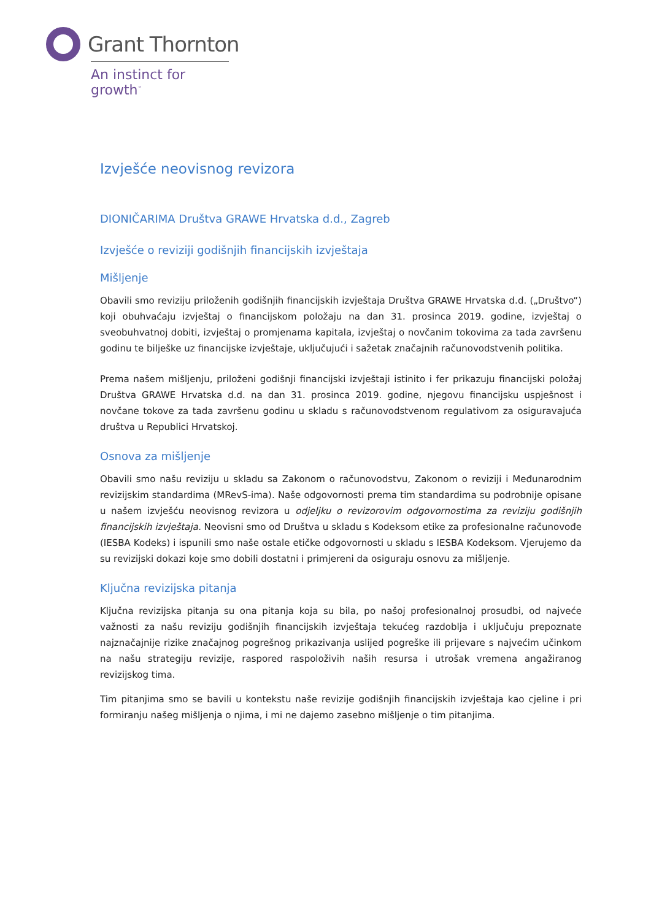Grant Thornton
An instinct for growth<sup>™</sup>
Izvješće neovisnog revizora
DIONIČARIMA Društva GRAWE Hrvatska d.d., Zagreb
Izvješće o reviziji godišnjih financijskih izvještaja
Mišljenje
Obavili smo reviziju priloženih godišnjih financijskih izvještaja Društva GRAWE Hrvatska d.d. („Društvo“) koji obuhvaćaju izvještaj o financijskom položaju na dan 31. prosinca 2019. godine, izvještaj o sveobuhvatnoj dobiti, izvještaj o promjenama kapitala, izvještaj o novčanim tokovima za tada završenu godinu te bilješke uz financijske izvještaje, uključujući i sažetak značajnih računovodstvenih politika.
Prema našem mišljenju, priloženi godišnji financijski izvještaji istinito i fer prikazuju financijski položaj Društva GRAWE Hrvatska d.d. na dan 31. prosinca 2019. godine, njegovu financijsku uspješnost i novčane tokove za tada završenu godinu u skladu s računovodstvenom regulativom za osiguravajuća društva u Republici Hrvatskoj.
Osnova za mišljenje
Obavili smo našu reviziju u skladu sa Zakonom o računovodstvu, Zakonom o reviziji i Međunarodnim revizijskim standardima (MRevS-ima). Naše odgovornosti prema tim standardima su podrobnije opisane u našem izvješću neovisnog revizora u odjeljku o revizorovim odgovornostima za reviziju godišnjih financijskih izvještaja. Neovisni smo od Društva u skladu s Kodeksom etike za profesionalne računovođe (IESBA Kodeks) i ispunili smo naše ostale etičke odgovornosti u skladu s IESBA Kodeksom. Vjerujemo da su revizijski dokazi koje smo dobili dostatni i primjereni da osiguraju osnovu za mišljenje.
Ključna revizijska pitanja
Ključna revizijska pitanja su ona pitanja koja su bila, po našoj profesionalnoj prosudbi, od najveće važnosti za našu reviziju godišnjih financijskih izvještaja tekućeg razdoblja i uključuju prepoznate najznačajnije rizike značajnog pogrešnog prikazivanja uslijed pogreške ili prijevare s najvećim učinkom na našu strategiju revizije, raspored raspoloživih naših resursa i utrošak vremena angažiranog revizijskog tima.
Tim pitanjima smo se bavili u kontekstu naše revizije godišnjih financijskih izvještaja kao cjeline i pri formiranju našeg mišljenja o njima, i mi ne dajemo zasebno mišljenje o tim pitanjima.